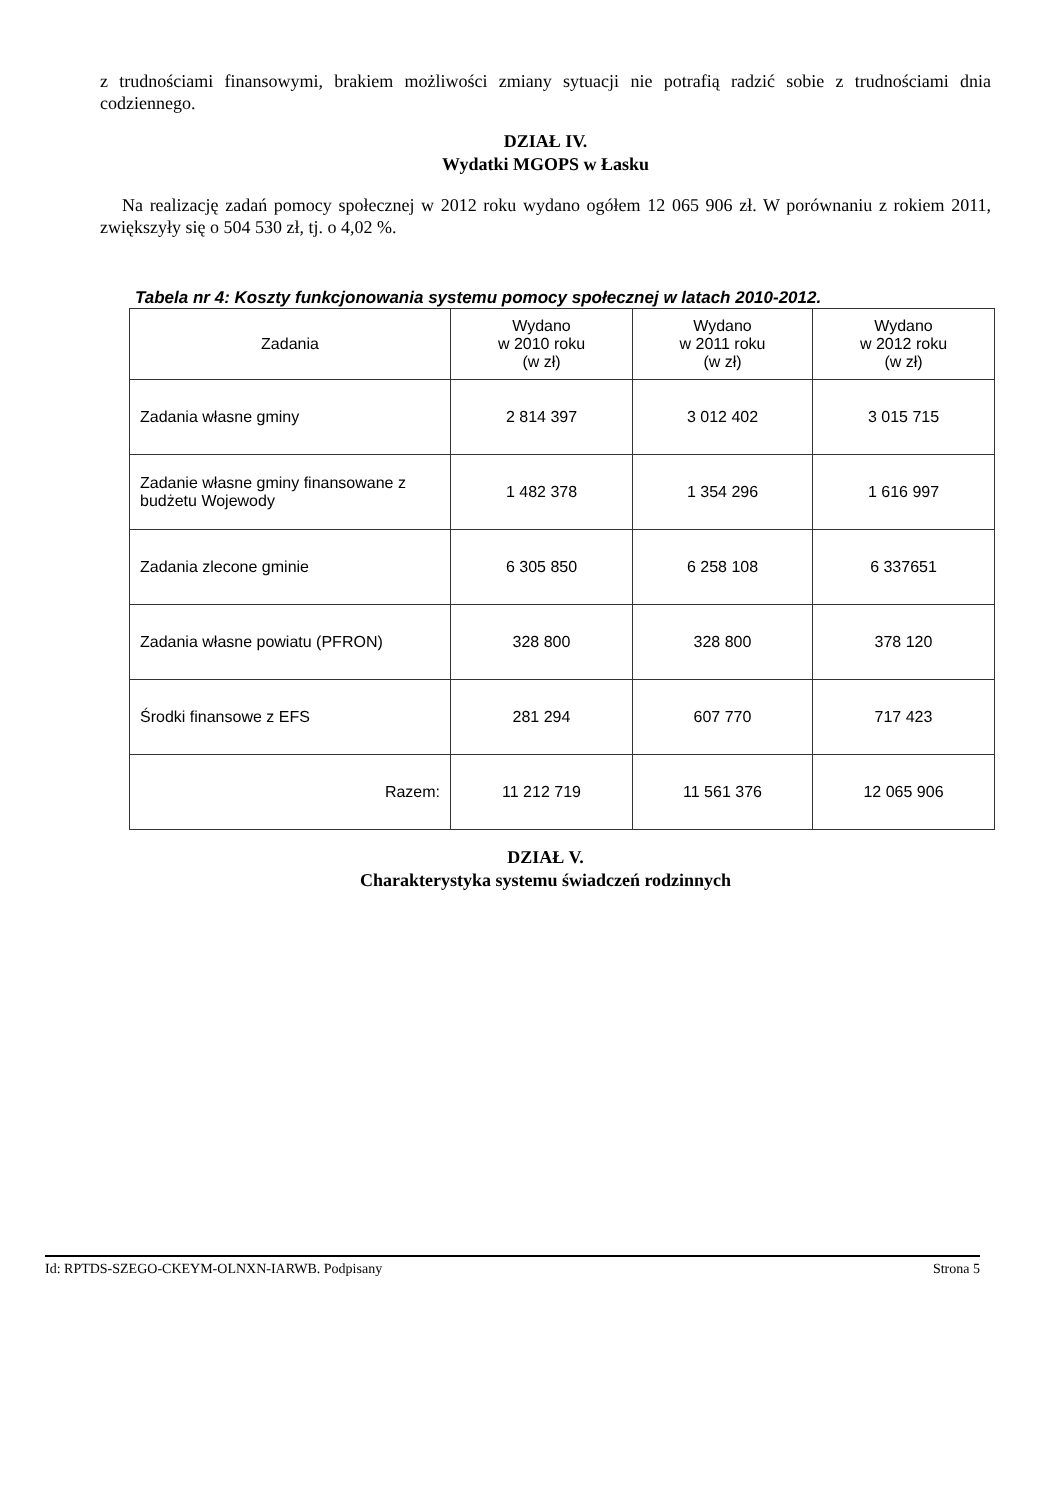z trudnościami finansowymi, brakiem możliwości zmiany sytuacji nie potrafią radzić sobie z trudnościami dnia codziennego.
DZIAŁ IV.
Wydatki MGOPS w Łasku
Na realizację zadań pomocy społecznej w 2012 roku wydano ogółem 12 065 906 zł. W porównaniu z rokiem 2011, zwiększyły się o 504 530 zł, tj. o 4,02 %.
Tabela nr 4: Koszty funkcjonowania systemu pomocy społecznej w latach 2010-2012.
| Zadania | Wydano w 2010 roku (w zł) | Wydano w 2011 roku (w zł) | Wydano w 2012 roku (w zł) |
| --- | --- | --- | --- |
| Zadania własne gminy | 2 814 397 | 3 012 402 | 3 015 715 |
| Zadanie własne gminy finansowane z budżetu Wojewody | 1 482 378 | 1 354 296 | 1 616 997 |
| Zadania zlecone gminie | 6 305 850 | 6 258 108 | 6 337651 |
| Zadania własne powiatu (PFRON) | 328 800 | 328 800 | 378 120 |
| Środki finansowe z EFS | 281 294 | 607 770 | 717 423 |
| Razem: | 11 212 719 | 11 561 376 | 12 065 906 |
DZIAŁ V.
Charakterystyka systemu świadczeń rodzinnych
Id: RPTDS-SZEGO-CKEYM-OLNXN-IARWB. Podpisany Strona 5